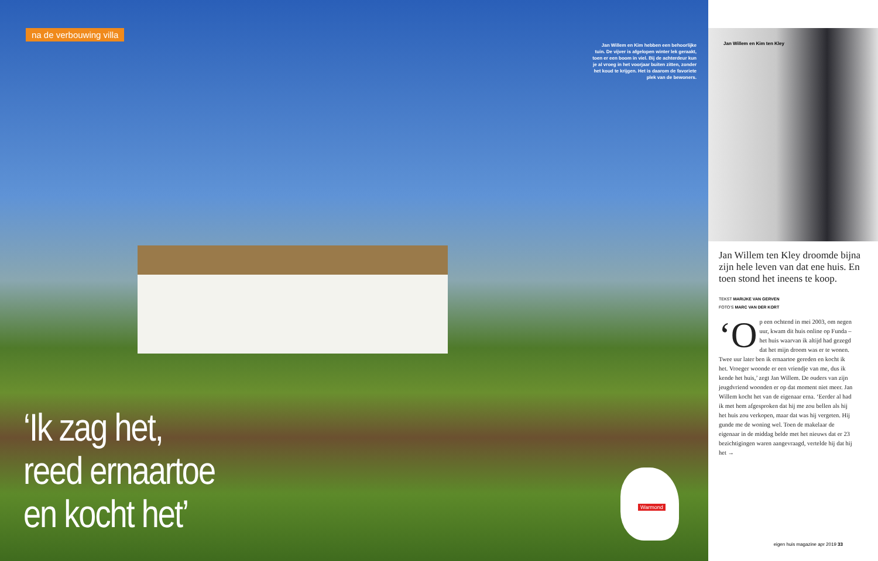na de verbouwing villa
Jan Willem en Kim hebben een behoorlijke tuin. De vijver is afgelopen winter lek geraakt, toen er een boom in viel. Bij de achterdeur kun je al vroeg in het voorjaar buiten zitten, zonder het koud te krijgen. Het is daarom de favoriete plek van de bewoners.
‘Ik zag het,
reed ernaartoe
en kocht het’
Warmond
Jan Willem en Kim ten Kley
Jan Willem ten Kley droomde bijna zijn hele leven van dat ene huis. En toen stond het ineens te koop.
TEKST MARIJKE VAN GERVEN
FOTO’S MARC VAN DER KORT
‘O p een ochtend in mei 2003, om negen uur, kwam dit huis online op Funda – het huis waarvan ik altijd had gezegd dat het mijn droom was er te wonen. Twee uur later ben ik ernaartoe gereden en kocht ik het. Vroeger woonde er een vriendje van me, dus ik kende het huis,’ zegt Jan Willem. De ouders van zijn jeugdvriend woonden er op dat moment niet meer. Jan Willem kocht het van de eigenaar erna. ‘Eerder al had ik met hem afgesproken dat hij me zou bellen als hij het huis zou verkopen, maar dat was hij vergeten. Hij gunde me de woning wel. Toen de makelaar de eigenaar in de middag belde met het nieuws dat er 23 bezichtigingen waren aangevraagd, vertelde hij dat hij het →
eigen huis magazine apr 2019 33